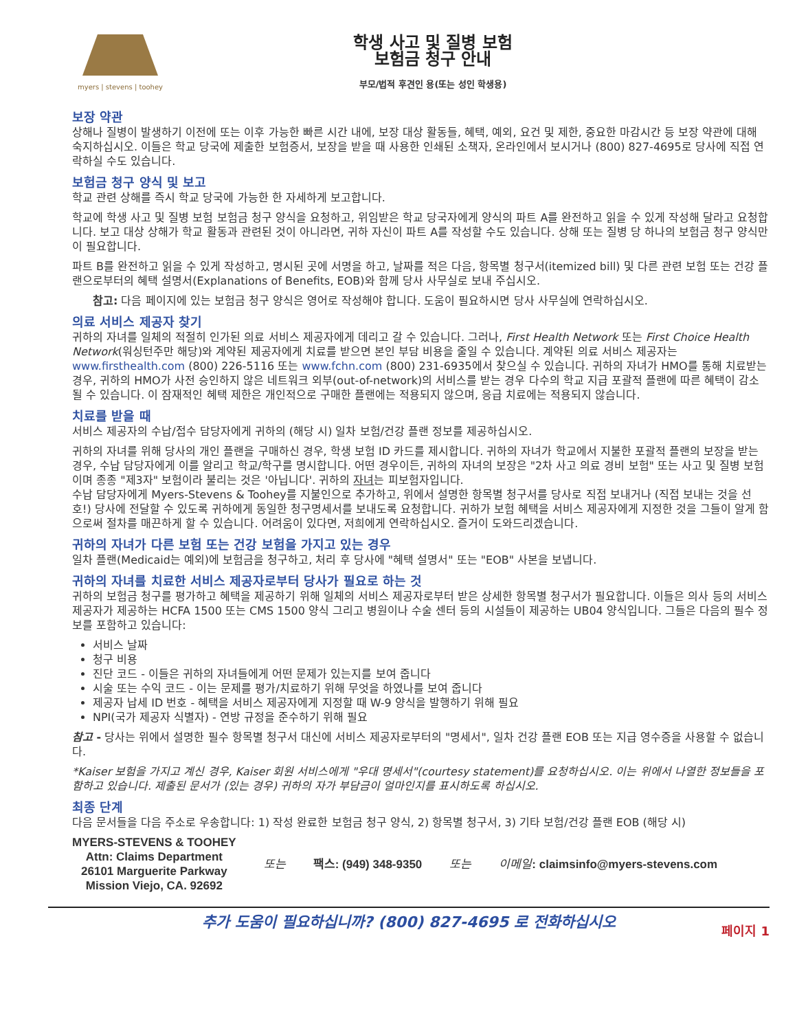myers | stevens | toohey
학생 사고 및 질병 보험
보험금 청구 안내
부모/법적 후견인 용(또는 성인 학생용)
보장 약관
상해나 질병이 발생하기 이전에 또는 이후 가능한 빠른 시간 내에, 보장 대상 활동들, 혜택, 예외, 요건 및 제한, 중요한 마감시간 등 보장 약관에 대해 숙지하십시오. 이들은 학교 당국에 제출한 보험증서, 보장을 받을 때 사용한 인쇄된 소책자, 온라인에서 보시거나 (800) 827-4695로 당사에 직접 연락하실 수도 있습니다.
보험금 청구 양식 및 보고
학교 관련 상해를 즉시 학교 당국에 가능한 한 자세하게 보고합니다.
학교에 학생 사고 및 질병 보험 보험금 청구 양식을 요청하고, 위임받은 학교 당국자에게 양식의 파트 A를 완전하고 읽을 수 있게 작성해 달라고 요청합니다. 보고 대상 상해가 학교 활동과 관련된 것이 아니라면, 귀하 자신이 파트 A를 작성할 수도 있습니다. 상해 또는 질병 당 하나의 보험금 청구 양식만이 필요합니다.
파트 B를 완전하고 읽을 수 있게 작성하고, 명시된 곳에 서명을 하고, 날짜를 적은 다음, 항목별 청구서(itemized bill) 및 다른 관련 보험 또는 건강 플랜으로부터의 혜택 설명서(Explanations of Benefits, EOB)와 함께 당사 사무실로 보내 주십시오.
참고: 다음 페이지에 있는 보험금 청구 양식은 영어로 작성해야 합니다. 도움이 필요하시면 당사 사무실에 연락하십시오.
의료 서비스 제공자 찾기
귀하의 자녀를 일체의 적절히 인가된 의료 서비스 제공자에게 데리고 갈 수 있습니다. 그러나, First Health Network 또는 First Choice Health Network(워싱턴주만 해당)와 계약된 제공자에게 치료를 받으면 본인 부담 비용을 줄일 수 있습니다. 계약된 의료 서비스 제공자는 www.firsthealth.com (800) 226-5116 또는 www.fchn.com (800) 231-6935에서 찾으실 수 있습니다. 귀하의 자녀가 HMO를 통해 치료받는 경우, 귀하의 HMO가 사전 승인하지 않은 네트워크 외부(out-of-network)의 서비스를 받는 경우 다수의 학교 지급 포괄적 플랜에 따른 혜택이 감소될 수 있습니다. 이 잠재적인 혜택 제한은 개인적으로 구매한 플랜에는 적용되지 않으며, 응급 치료에는 적용되지 않습니다.
치료를 받을 때
서비스 제공자의 수납/접수 담당자에게 귀하의 (해당 시) 일차 보험/건강 플랜 정보를 제공하십시오.
귀하의 자녀를 위해 당사의 개인 플랜을 구매하신 경우, 학생 보험 ID 카드를 제시합니다. 귀하의 자녀가 학교에서 지불한 포괄적 플랜의 보장을 받는 경우, 수납 담당자에게 이를 알리고 학교/학구를 명시합니다. 어떤 경우이든, 귀하의 자녀의 보장은 "2차 사고 의료 경비 보험" 또는 사고 및 질병 보험이며 종종 "제3자" 보험이라 불리는 것은 '아닙니다'. 귀하의 자녀는 피보험자입니다.
수납 담당자에게 Myers-Stevens & Toohey를 지불인으로 추가하고, 위에서 설명한 항목별 청구서를 당사로 직접 보내거나 (직접 보내는 것을 선호!) 당사에 전달할 수 있도록 귀하에게 동일한 청구명세서를 보내도록 요청합니다. 귀하가 보험 혜택을 서비스 제공자에게 지정한 것을 그들이 알게 함으로써 절차를 매끈하게 할 수 있습니다. 어려움이 있다면, 저희에게 연락하십시오. 즐거이 도와드리겠습니다.
귀하의 자녀가 다른 보험 또는 건강 보험을 가지고 있는 경우
일차 플랜(Medicaid는 예외)에 보험금을 청구하고, 처리 후 당사에 "혜택 설명서" 또는 "EOB" 사본을 보냅니다.
귀하의 자녀를 치료한 서비스 제공자로부터 당사가 필요로 하는 것
귀하의 보험금 청구를 평가하고 혜택을 제공하기 위해 일체의 서비스 제공자로부터 받은 상세한 항목별 청구서가 필요합니다. 이들은 의사 등의 서비스 제공자가 제공하는 HCFA 1500 또는 CMS 1500 양식 그리고 병원이나 수술 센터 등의 시설들이 제공하는 UB04 양식입니다. 그들은 다음의 필수 정보를 포함하고 있습니다:
서비스 날짜
청구 비용
진단 코드 - 이들은 귀하의 자녀들에게 어떤 문제가 있는지를 보여 줍니다
시술 또는 수익 코드 - 이는 문제를 평가/치료하기 위해 무엇을 하였나를 보여 줍니다
제공자 납세 ID 번호 - 혜택을 서비스 제공자에게 지정할 때 W-9 양식을 발행하기 위해 필요
NPI(국가 제공자 식별자) - 연방 규정을 준수하기 위해 필요
참고 - 당사는 위에서 설명한 필수 항목별 청구서 대신에 서비스 제공자로부터의 "명세서", 일차 건강 플랜 EOB 또는 지급 영수증을 사용할 수 없습니다.
*Kaiser 보험을 가지고 계신 경우, Kaiser 회원 서비스에게 "우대 명세서"(courtesy statement)를 요청하십시오. 이는 위에서 나열한 정보들을 포함하고 있습니다. 제출된 문서가 (있는 경우) 귀하의 자가 부담금이 얼마인지를 표시하도록 하십시오.
최종 단계
다음 문서들을 다음 주소로 우송합니다: 1) 작성 완료한 보험금 청구 양식, 2) 항목별 청구서, 3) 기타 보험/건강 플랜 EOB (해당 시)
MYERS-STEVENS & TOOHEY
Attn: Claims Department
26101 Marguerite Parkway
Mission Viejo, CA. 92692
또는 팩스: (949) 348-9350 또는 이메일: claimsinfo@myers-stevens.com
추가 도움이 필요하십니까? (800) 827-4695 로 전화하십시오
페이지 1